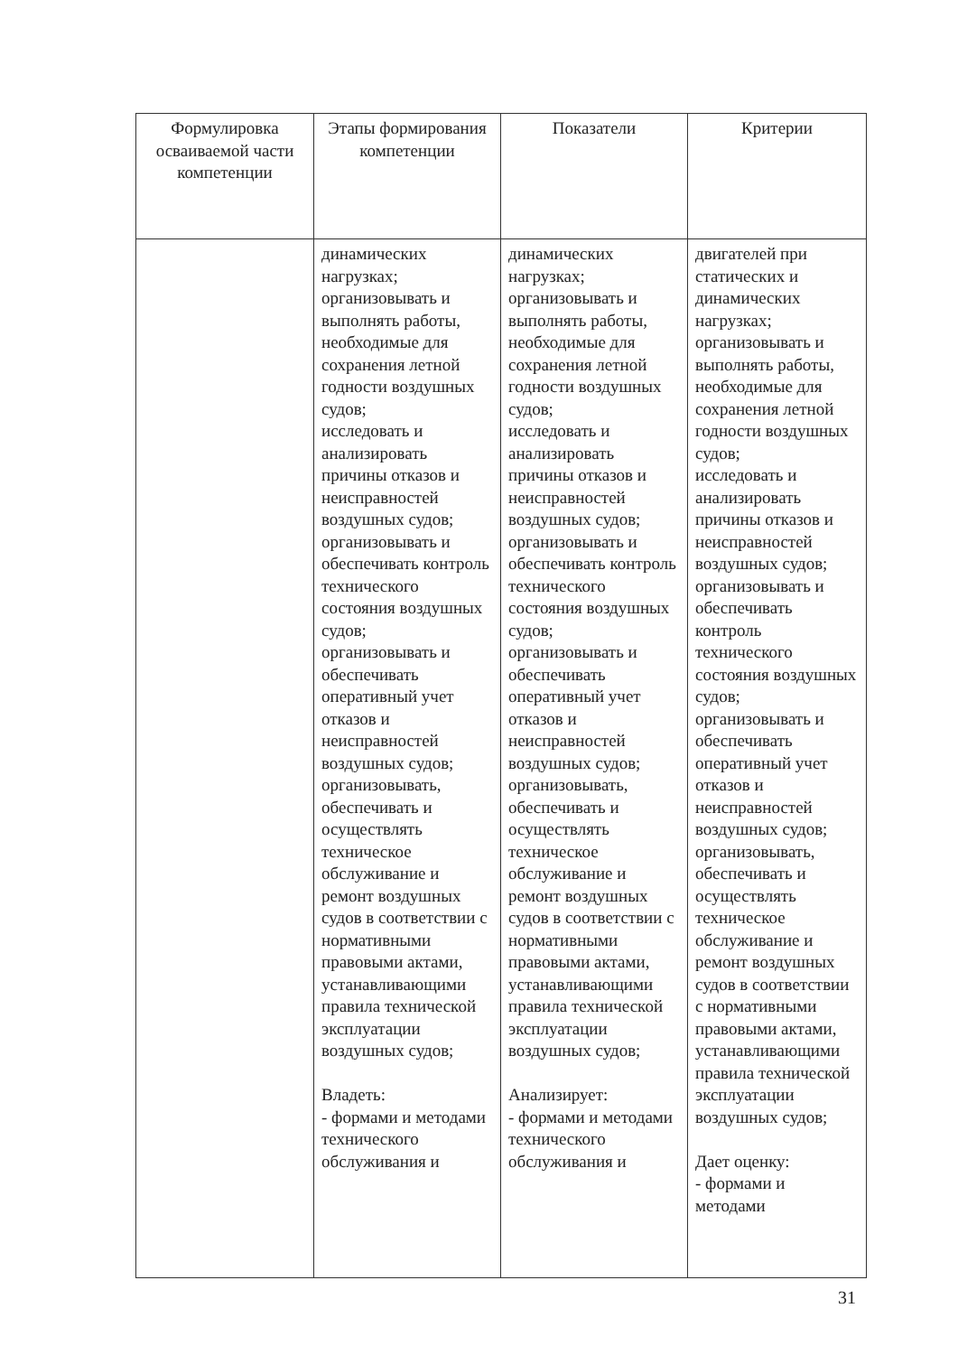| Формулировка осваиваемой части компетенции | Этапы формирования компетенции | Показатели | Критерии |
| --- | --- | --- | --- |
| | динамических нагрузках; организовывать и выполнять работы, необходимые для сохранения летной годности воздушных судов; исследовать и анализировать причины отказов и неисправностей воздушных судов; организовывать и обеспечивать контроль технического состояния воздушных судов; организовывать и обеспечивать оперативный учет отказов и неисправностей воздушных судов; организовывать, обеспечивать и осуществлять техническое обслуживание и ремонт воздушных судов в соответствии с нормативными правовыми актами, устанавливающими правила технической эксплуатации воздушных судов; Владеть: - формами и методами технического обслуживания и | динамических нагрузках; организовывать и выполнять работы, необходимые для сохранения летной годности воздушных судов; исследовать и анализировать причины отказов и неисправностей воздушных судов; организовывать и обеспечивать контроль технического состояния воздушных судов; организовывать и обеспечивать оперативный учет отказов и неисправностей воздушных судов; организовывать, обеспечивать и осуществлять техническое обслуживание и ремонт воздушных судов в соответствии с нормативными правовыми актами, устанавливающими правила технической эксплуатации воздушных судов; Анализирует: - формами и методами технического обслуживания и | двигателей при статических и динамических нагрузках; организовывать и выполнять работы, необходимые для сохранения летной годности воздушных судов; исследовать и анализировать причины отказов и неисправностей воздушных судов; организовывать и обеспечивать контроль технического состояния воздушных судов; организовывать и обеспечивать оперативный учет отказов и неисправностей воздушных судов; организовывать, обеспечивать и осуществлять техническое обслуживание и ремонт воздушных судов в соответствии с нормативными правовыми актами, устанавливающими правила технической эксплуатации воздушных судов; Дает оценку: - формами и методами |
31